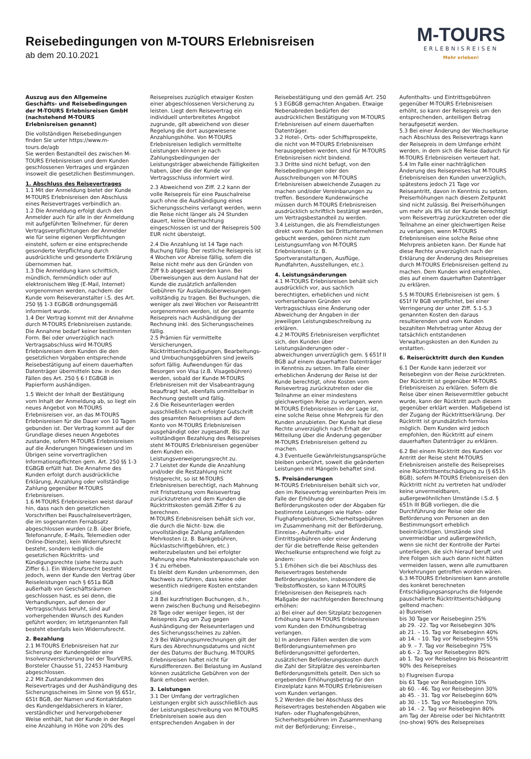Reisebedingungen von M-TOURS Erlebnisreisen
ab dem 20.10.2021
M-TOURS
ERLEBNISREISEN
Mehr erleben!
Auszug aus den Allgemeine Geschäfts- und Reisebedingungen der M-TOURS Erlebnisreisen GmbH (nachstehend M-TOURS Erlebnisreisen genannt)
Die vollständigen Reisebedingungen finden Sie unter https://www.m-tours.de/agb
Sie werden Bestandteil des zwischen M-TOURS Erlebnisreisen und dem Kunden geschlossenen Vertrages und ergänzen insoweit die gesetzlichen Bestimmungen.
1. Abschluss des Reisevertrages
1.1 Mit der Anmeldung bietet der Kunde M-TOURS Erlebnisreisen den Abschluss eines Reisevertrages verbindlich an.
1.2 Die Anmeldung erfolgt durch den Anmelder auch für alle in der Anmeldung mit aufgeführten Teilnehmer, für deren Vertragsverpflichtungen der Anmelder wie für seine eigenen Verpflichtungen einsteht, sofern er eine entsprechende gesonderte Verpflichtung durch ausdrückliche und gesonderte Erklärung übernommen hat.
1.3 Die Anmeldung kann schriftlich, mündlich, fernmündlich oder auf elektronischem Weg (E-Mail, Internet) vorgenommen werden, nachdem der Kunde vom Reiseveranstalter i.S. des Art. 250 §§ 1-3 EGBGB ordnungsgemäß informiert wurde.
1.4 Der Vertrag kommt mit der Annahme durch M-TOURS Erlebnisreisen zustande. Die Annahme bedarf keiner bestimmten Form. Bei oder unverzüglich nach Vertragsabschluss wird M-TOURS Erlebnisreisen dem Kunden die den gesetzlichen Vorgaben entsprechende Reisebestätigung auf einem dauerhaften Datenträger übermitteln bzw. in den Fällen des Art. 250 § 6 I EGBGB in Papierform aushändigen.
1.5 Weicht der Inhalt der Bestätigung vom Inhalt der Anmeldung ab, so liegt ein neues Angebot von M-TOURS Erlebnisreisen vor, an das M-TOURS Erlebnisreisen für die Dauer von 10 Tagen gebunden ist. Der Vertrag kommt auf der Grundlage dieses neuen Angebotes zustande, sofern M-TOURS Erlebnisreisen auf die Änderungen hingewiesen und im Übrigen seine vorvertraglichen Informationspflichten gem. Art. 250 §§ 1-3 EGBGB erfüllt hat. Die Annahme des Kunden erfolgt durch ausdrückliche Erklärung, Anzahlung oder vollständige Zahlung gegenüber M-TOURS Erlebnisreisen.
1.6 M-TOURS Erlebnisreisen weist darauf hin, dass nach den gesetzlichen Vorschriften bei Pauschalreiseverträgen, die im sogenannten Fernabsatz abgeschlossen wurden (z.B. über Briefe, Telefonanrufe, E-Mails, Telemedien oder Online-Dienste), kein Widerrufsrecht besteht, sondern lediglich die gesetzlichen Rücktritts- und Kündigungsrechte (siehe hierzu auch Ziffer 6.). Ein Widerrufsrecht besteht jedoch, wenn der Kunde den Vertrag über Reiseleistungen nach § 651a BGB außerhalb von Geschäftsräumen geschlossen hast, es sei denn, die Verhandlungen, auf denen der Vertragsschluss beruht, sind auf vorhergehenden Wunsch des Kunden geführt worden; im letztgenannten Fall besteht ebenfalls kein Widerrufsrecht.
2. Bezahlung
2.1 M-TOURS Erlebnisreisen hat zur Sicherung der Kundengelder eine Insolvenzversicherung bei der TourVERS, Borsteler Chausse 51, 22453 Hamburg abgeschlossen.
2.2 Mit Zustandekommen des Reisevertrages und der Aushändigung des Sicherungsscheines im Sinne von §§ 651r, 651t BGB, der Namen und Kontaktdaten des Kundengeldabsicherers in klarer, verständlicher und hervorgehobener Weise enthält, hat der Kunde in der Regel eine Anzahlung in Höhe von 20% des Reisepreises zuzüglich etwaiger Kosten einer abgeschlossenen Versicherung zu leisten. Liegt dem Reisevertrag ein individuell unterbreitetes Angebot zugrunde, gilt abweichend von dieser Regelung die dort ausgewiesene Anzahlungshöhe. Von M-TOURS Erlebnisreisen lediglich vermittelte Leistungen können je nach Zahlungsbedingungen der Leistungsträger abweichende Fälligkeiten haben, über die der Kunde vor Vertragsschluss informiert wird.
2.3 Abweichend von Ziff. 2.2 kann der volle Reisepreis für eine Pauschalreise auch ohne die Aushändigung eines Sicherungsscheins verlangt werden, wenn die Reise nicht länger als 24 Stunden dauert, keine Übernachtung eingeschlossen ist und der Reisepreis 500 EUR nicht übersteigt.
2.4 Die Anzahlung ist 14 Tage nach Buchung fällig. Der restliche Reisepreis ist 4 Wochen vor Abreise fällig, sofern die Reise nicht mehr aus den Gründen von Ziff 9.b abgesagt werden kann. Bei Überweisungen aus dem Ausland hat der Kunde die zusätzlich anfallenden Gebühren für Auslandsüberweisungen vollständig zu tragen. Bei Buchungen, die weniger als zwei Wochen vor Reiseantritt vorgenommen werden, ist der gesamte Reisepreis nach Aushändigung der Rechnung inkl. des Sicherungsscheines fällig.
2.5 Prämien für vermittelte Versicherungen, Rücktrittsentschädigungen, Bearbeitungs- und Umbuchungsgebühren sind jeweils sofort fällig. Aufwendungen für das Besorgen von Visa (z.B. Visagebühren) werden, sobald der Kunde M-TOURS Erlebnisreisen mit der Visabeantragung beauftragt hat, ebenfalls unmittelbar in Rechnung gestellt und fällig.
2.6 Die Reiseunterlagen werden ausschließlich nach erfolgter Gutschrift des gesamten Reisepreises auf dem Konto von M-TOURS Erlebnisreisen ausgehändigt oder zugesandt. Bis zur vollständigen Bezahlung des Reisepreises steht M-TOURS Erlebnisreisen gegenüber dem Kunden ein. Leistungsverweigerungsrecht zu.
2.7 Leistet der Kunde die Anzahlung und/oder die Restzahlung nicht fristgerecht, so ist M-TOURS Erlebnisreisen berechtigt, nach Mahnung mit Fristsetzung vom Reisevertrag zurückzutreten und dem Kunden die Rücktrittskosten gemäß Ziffer 6 zu berechnen.
M-TOURS Erlebnisreisen behält sich vor, die durch die Nicht- bzw. die unvollständige Zahlung anfallenden Mehrkosten (z. B. Bankgebühren, Rücklastschriftgebühren, etc.) weiterzubelasten und bei erfolgter Mahnung eine Mahnkostenpauschale von 3 € zu erheben.
Es bleibt dem Kunden unbenommen, den Nachweis zu führen, dass keine oder wesentlich niedrigere Kosten entstanden sind.
2.8 Bei kurzfristigen Buchungen, d.h., wenn zwischen Buchung und Reisebeginn 28 Tage oder weniger liegen, ist der Reisepreis Zug um Zug gegen Aushändigung der Reiseunterlagen und des Sicherungsscheines zu zahlen.
2.9 Bei Währungsumrechnungen gilt der Kurs des Abrechnungsdatums und nicht der des Datums der Buchung. M-TOURS Erlebnisreisen haftet nicht für Kursdifferenzen. Bei Belastung im Ausland können zusätzliche Gebühren von der Bank erhoben werden.
3. Leistungen
3.1 Der Umfang der vertraglichen Leistungen ergibt sich ausschließlich aus der Leistungsbeschreibung von M-TOURS Erlebnisreisen sowie aus den entsprechenden Angaben in der Reisebestätigung und den gemäß Art. 250 § 3 EGBGB gemachten Angaben. Etwaige Nebenabreden bedürfen der ausdrücklichen Bestätigung von M-TOURS Erlebnisreisen auf einem dauerhaften Datenträger.
3.2 Hotel-, Orts- oder Schiffsprospekte, die nicht von M-TOURS Erlebnisreisen herausgegeben werden, sind für M-TOURS Erlebnisreisen nicht bindend.
3.3 Dritte sind nicht befugt, von den Reisebedingungen oder den Ausschreibungen von M-TOURS Erlebnisreisen abweichende Zusagen zu machen und/oder Vereinbarungen zu treffen. Besondere Kundenwünsche müssen durch M-TOURS Erlebnisreisen ausdrücklich schriftlich bestätigt werden, um Vertragsbestandteil zu werden.
3.4 Leistungen, die als Fremdleistungen direkt vom Kunden bei Drittunternehmen gebucht werden, gehören nicht zum Leistungsumfang von M-TOURS Erlebnisreisen (z. B. Sportveranstaltungen, Ausflüge, Rundfahrten, Ausstellungen, etc.).
4. Leistungsänderungen
4.1 M-TOURS Erlebnisreisen behält sich ausdrücklich vor, aus sachlich berechtigten, erheblichen und nicht vorhersehbaren Gründen vor Vertragsschluss eine Änderung oder Abweichung der Angaben in der jeweiligen Leistungsbeschreibung zu erklären.
4.2 M-TOURS Erlebnisreisen verpflichtet sich, den Kunden über Leistungsänderungen oder -abweichungen unverzüglich gem. § 651f II BGB auf einem dauerhaften Datenträger in Kenntnis zu setzen. Im Falle einer erheblichen Änderung der Reise ist der Kunde berechtigt, ohne Kosten vom Reisevertrag zurückzutreten oder die Teilnahme an einer mindestens gleichwertigen Reise zu verlangen, wenn M-TOURS Erlebnisreisen in der Lage ist, eine solche Reise ohne Mehrpreis für den Kunden anzubieten. Der Kunde hat diese Rechte unverzüglich nach Erhalt der Mitteilung über die Änderung gegenüber M-TOURS Erlebnisreisen geltend zu machen.
4.3 Eventuelle Gewährleistungsansprüche bleiben unberührt, soweit die geänderten Leistungen mit Mängeln behaftet sind.
5. Preisänderungen
M-TOURS Erlebnisreisen behält sich vor, den im Reisevertrag vereinbarten Preis im Falle der Erhöhung der Beförderungskosten oder der Abgaben für bestimmte Leistungen wie Hafen- oder Flughafengebühren, Sicherheitsgebühren im Zusammenhang mit der Beförderung, Einreise-, Aufenthalts- und Eintrittsgebühren oder einer Änderung der für die betreffende Reise geltenden Wechselkurse entsprechend wie folgt zu ändern:
5.1 Erhöhen sich die bei Abschluss des Reisevertrages bestehende Beförderungskosten, insbesondere die Treibstoffkosten, so kann M-TOURS Erlebnisreisen den Reisepreis nach Maßgabe der nachfolgenden Berechnung erhöhen:
a) Bei einer auf den Sitzplatz bezogenen Erhöhung kann M-TOURS Erlebnisreisen vom Kunden den Erhöhungsbetrag verlangen.
b) In anderen Fällen werden die vom Beförderungsunternehmen pro Beförderungsmittel geforderten, zusätzlichen Beförderungskosten durch die Zahl der Sitzplätze des vereinbarten Beförderungsmittels geteilt. Den sich so ergebenden Erhöhungsbetrag für den Einzelplatz kann M-TOURS Erlebnisreisen vom Kunden verlangen.
5.2 Werden die bei Abschluss des Reisevertrages bestehenden Abgaben wie Hafen- oder Flughafengebühren, Sicherheitsgebühren im Zusammenhang mit der Beförderung; Einreise-, Aufenthalts- und Eintrittsgebühren gegenüber M-TOURS Erlebnisreisen erhöht, so kann der Reisepreis um den entsprechenden, anteiligen Betrag heraufgesetzt werden.
5.3 Bei einer Änderung der Wechselkurse nach Abschluss des Reisevertrags kann der Reisepreis in dem Umfange erhöht werden, in dem sich die Reise dadurch für M-TOURS Erlebnisreisen verteuert hat.
5.4 Im Falle einer nachträglichen Änderung des Reisepreises hat M-TOURS Erlebnisreisen den Kunden unverzüglich, spätestens jedoch 21 Tage vor Reiseantritt, davon in Kenntnis zu setzen. Preiserhöhungen nach diesem Zeitpunkt sind nicht zulässig. Bei Preiserhöhungen um mehr als 8% ist der Kunde berechtigt vom Reisevertrag zurückzutreten oder die Teilnahme an einer gleichwertigen Reise zu verlangen, wenn M-TOURS Erlebnisreisen eine solche Reise ohne Mehrpreis anbieten kann. Der Kunde hat diese Rechte unverzüglich nach der Erklärung der Änderung des Reisepreises durch M-TOURS Erlebnisreisen geltend zu machen. Dem Kunden wird empfohlen, dies auf einem dauerhaften Datenträger zu erklären.
5.5 M-TOURS Erlebnisreisen ist gem. § 651f IV BGB verpflichtet, bei einer Verringerung der unter Ziff. 5.1-5.3 genannten Kosten den daraus resultierenden und vom Kunden bezahlten Mehrbetrag unter Abzug der tatsächlich entstandenen Verwaltungskosten an den Kunden zu erstatten.
6. Reiserücktritt durch den Kunden
6.1 Der Kunde kann jederzeit vor Reisebeginn von der Reise zurücktreten. Der Rücktritt ist gegenüber M-TOURS Erlebnisreisen zu erklären. Sofern die Reise über einen Reisevermittler gebucht wurde, kann der Rücktritt auch diesem gegenüber erklärt werden. Maßgebend ist der Zugang der Rücktrittserklärung. Der Rücktritt ist grundsätzlich formlos möglich. Dem Kunden wird jedoch empfohlen, den Rücktritt auf einem dauerhaften Datenträger zu erklären.
6.2 Bei einem Rücktritt des Kunden vor Antritt der Reise steht M-TOURS Erlebnisreisen anstelle des Reisepreises eine Rücktrittsentschädigung zu (§ 651h BGB), sofern M-TOURS Erlebnisreisen den Rücktritt nicht zu vertreten hat und/oder keine unvermeidbaren, außergewöhnlichen Umstände i.S.d. § 651h III BGB vorliegen, die die Durchführung der Reise oder die Beförderung von Personen an den Bestimmungsort erheblich beeinträchtigen. Umstände sind unvermeidbar und außergewöhnlich, wenn sie nicht der Kontrolle der Partei unterliegen, die sich hierauf beruft und ihre Folgen sich auch dann nicht hätten vermeiden lassen, wenn alle zumutbaren Vorkehrungen getroffen worden wären.
6.3 M-TOURS Erlebnisreisen kann anstelle des konkret berechneten Entschädigungsanspruchs die folgende pauschalierte Rücktrittsentschädigung geltend machen:
a) Busreisen
bis 30 Tage vor Reisebeginn 25%
ab 29. -22. Tag vor Reisebeginn 30%
ab 21. – 15. Tag vor Reisebeginn 40%
ab 14. – 10. Tag vor Reisebeginn 55%
ab 9. – 7. Tag vor Reisebeginn 75%
ab 6.– 2. Tag vor Reisebeginn 80%
ab 1. Tag vor Reisebeginn bis Reiseantritt 90% des Reisepreises
b) Flugreisen Europa
bis 61 Tage vor Reisebeginn 10%
ab 60. - 46. Tag vor Reisebeginn 30%
ab 45. - 31. Tag vor Reisebeginn 60%
ab 30. - 15. Tag vor Reisebeginn 70%
ab 14. - 2. Tag vor Reisebeginn 80%
am Tag der Abreise oder bei Nichtantritt (no-show) 90% des Reisepreises